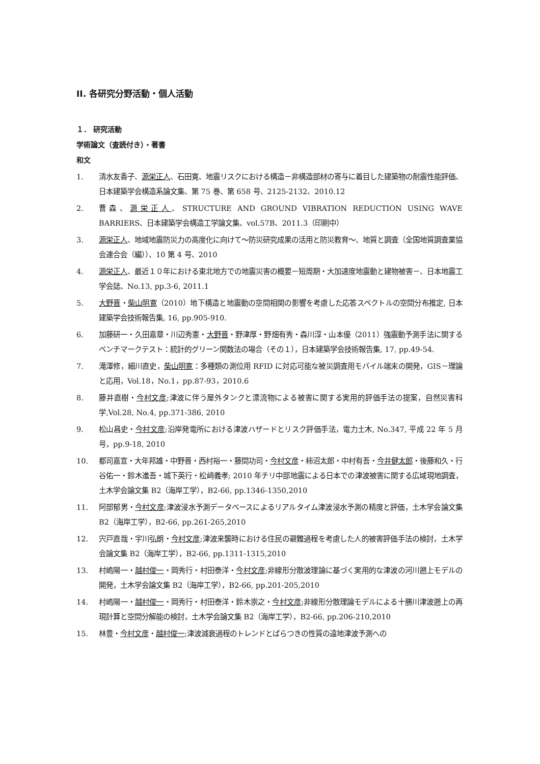II. 各研究分野活動・個人活動
１． 研究活動
学術論文（査読付き）・著書
和文
1. 清水友香子、源栄正人、石田寛、地震リスクにおける構造－非構造部材の寄与に着目した建築物の耐震性能評価、日本建築学会構造系論文集、第 75 巻、第 658 号、2125-2132、2010.12
2. 曹森、源栄正人、STRUCTURE AND GROUND VIBRATION REDUCTION USING WAVE BARRIERS、日本建築学会構造工学論文集、vol.57B、2011.3（印刷中）
3. 源栄正人、地域地震防災力の高度化に向けて～防災研究成果の活用と防災教育～、地質と調査（全国地質調査業協会連合会（編））、10 第 4 号、2010
4. 源栄正人、最近１０年における東北地方での地震災害の概要－短周期・大加速度地震動と建物被害－、日本地震工学会誌、No.13, pp.3-6, 2011.1
5. 大野晋・柴山明寛（2010）地下構造と地震動の空間相関の影響を考慮した応答スペクトルの空間分布推定, 日本建築学会技術報告集, 16, pp.905-910.
6. 加藤研一・久田嘉章・川辺秀憲・大野晋・野津厚・野畑有秀・森川淳・山本優（2011）強震動予測手法に関するベンチマークテスト：統計的グリーン関数法の場合（その１），日本建築学会技術報告集, 17, pp.49-54.
7. 滝澤修，細川直史，柴山明寛：多種類の測位用 RFID に対応可能な被災調査用モバイル端末の開発，GIS－理論と応用，Vol.18，No.1，pp.87-93，2010.6
8. 藤井直樹・今村文彦;津波に伴う屋外タンクと漂流物による被害に関する実用的評価手法の提案，自然災害科学,Vol.28, No.4, pp.371-386, 2010
9. 松山昌史・今村文彦;沿岸発電所における津波ハザードとリスク評価手法，電力土木, No.347, 平成 22 年 5 月号，pp.9-18, 2010
10. 都司嘉宣・大年邦雄・中野晋・西村裕一・藤間功司・今村文彦・柿沼太郎・中村有吾・今井健太郎・後藤和久・行谷佑一・鈴木進吾・城下英行・松﨑義孝; 2010 年チリ中部地震による日本での津波被害に関する広域現地調査，土木学会論文集 B2（海岸工学），B2-66, pp.1346-1350,2010
11. 阿部郁男・今村文彦;津波浸水予測データベースによるリアルタイム津波浸水予測の精度と評価，土木学会論文集 B2（海岸工学），B2-66, pp.261-265,2010
12. 宍戸直哉・宇川弘朗・今村文彦;津波来襲時における住民の避難過程を考慮した人的被害評価手法の検討，土木学会論文集 B2（海岸工学），B2-66, pp.1311-1315,2010
13. 村嶋陽一・越村俊一・岡秀行・村田泰洋・今村文彦;非線形分散波理論に基づく実用的な津波の河川遡上モデルの開発，土木学会論文集 B2（海岸工学），B2-66, pp.201-205,2010
14. 村嶋陽一・越村俊一・岡秀行・村田泰洋・鈴木崇之・今村文彦;非線形分散理論モデルによる十勝川津波遡上の再現計算と空間分解能の検討，土木学会論文集 B2（海岸工学），B2-66, pp.206-210,2010
15. 林豊・今村文彦・越村俊一;津波減衰過程のトレンドとばらつきの性質の遠地津波予測への